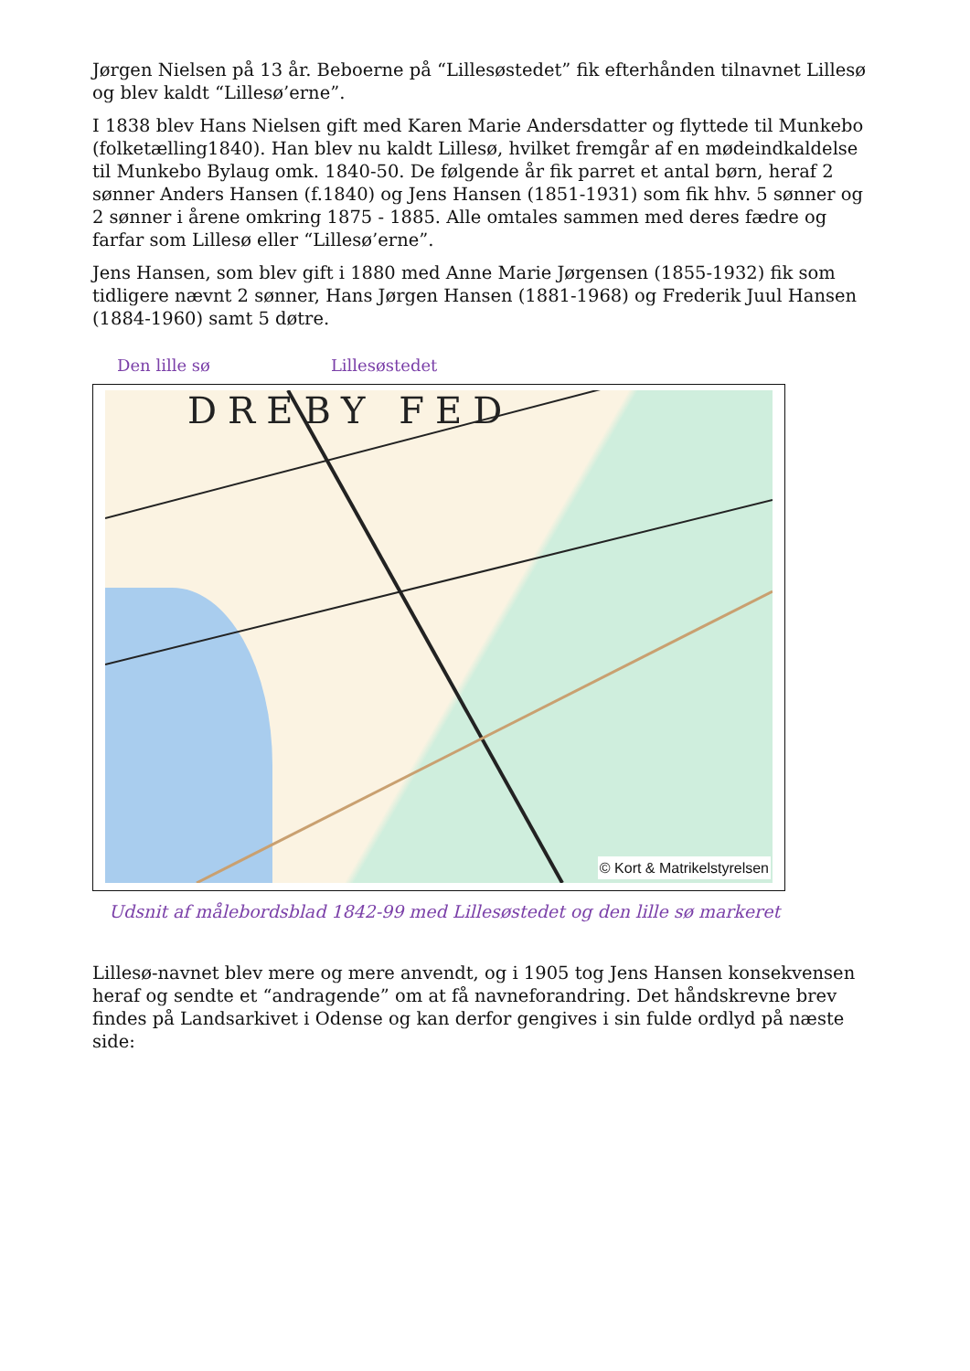Jørgen Nielsen på 13 år. Beboerne på “Lillesøstedet” fik efterhånden tilnavnet Lillesø og blev kaldt “Lillesø’erne”.
I 1838 blev Hans Nielsen gift med Karen Marie Andersdatter og flyttede til Munkebo (folketælling1840). Han blev nu kaldt Lillesø, hvilket fremgår af en mødeindkaldelse til Munkebo Bylaug omk. 1840-50. De følgende år fik parret et antal børn, heraf 2 sønner Anders Hansen (f.1840) og Jens Hansen (1851-1931) som fik hhv. 5 sønner og 2 sønner i årene omkring 1875 - 1885. Alle omtales sammen med deres fædre og farfar som Lillesø eller “Lillesø’erne”.
Jens Hansen, som blev gift i 1880 med Anne Marie Jørgensen (1855-1932) fik som tidligere nævnt 2 sønner, Hans Jørgen Hansen (1881-1968) og Frederik Juul Hansen (1884-1960) samt 5 døtre.
Den lille sø Lillesøstedet
DREBY FED
© Kort & Matrikelstyrelsen
Udsnit af målebordsblad 1842-99 med Lillesøstedet og den lille sø markeret
Lillesø-navnet blev mere og mere anvendt, og i 1905 tog Jens Hansen konsekvensen heraf og sendte et “andragende” om at få navneforandring. Det håndskrevne brev findes på Landsarkivet i Odense og kan derfor gengives i sin fulde ordlyd på næste side: